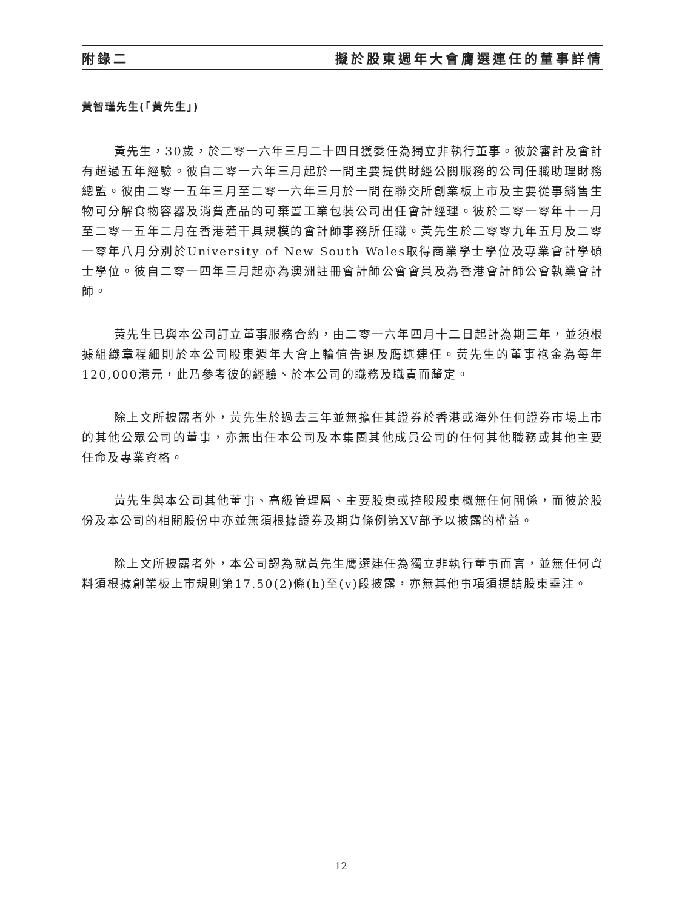附錄二 擬於股東週年大會膺選連任的董事詳情
黃智瑾先生(「黃先生」)
黃先生，30歲，於二零一六年三月二十四日獲委任為獨立非執行董事。彼於審計及會計有超過五年經驗。彼自二零一六年三月起於一間主要提供財經公關服務的公司任職助理財務總監。彼由二零一五年三月至二零一六年三月於一間在聯交所創業板上市及主要從事銷售生物可分解食物容器及消費產品的可棄置工業包裝公司出任會計經理。彼於二零一零年十一月至二零一五年二月在香港若干具規模的會計師事務所任職。黃先生於二零零九年五月及二零一零年八月分別於University of New South Wales取得商業學士學位及專業會計學碩士學位。彼自二零一四年三月起亦為澳洲註冊會計師公會會員及為香港會計師公會執業會計師。
黃先生已與本公司訂立董事服務合約，由二零一六年四月十二日起計為期三年，並須根據組織章程細則於本公司股東週年大會上輪值告退及膺選連任。黃先生的董事袍金為每年120,000港元，此乃參考彼的經驗、於本公司的職務及職責而釐定。
除上文所披露者外，黃先生於過去三年並無擔任其證券於香港或海外任何證券市場上市的其他公眾公司的董事，亦無出任本公司及本集團其他成員公司的任何其他職務或其他主要任命及專業資格。
黃先生與本公司其他董事、高級管理層、主要股東或控股股東概無任何關係，而彼於股份及本公司的相關股份中亦並無須根據證券及期貨條例第XV部予以披露的權益。
除上文所披露者外，本公司認為就黃先生膺選連任為獨立非執行董事而言，並無任何資料須根據創業板上市規則第17.50(2)條(h)至(v)段披露，亦無其他事項須提請股東垂注。
12